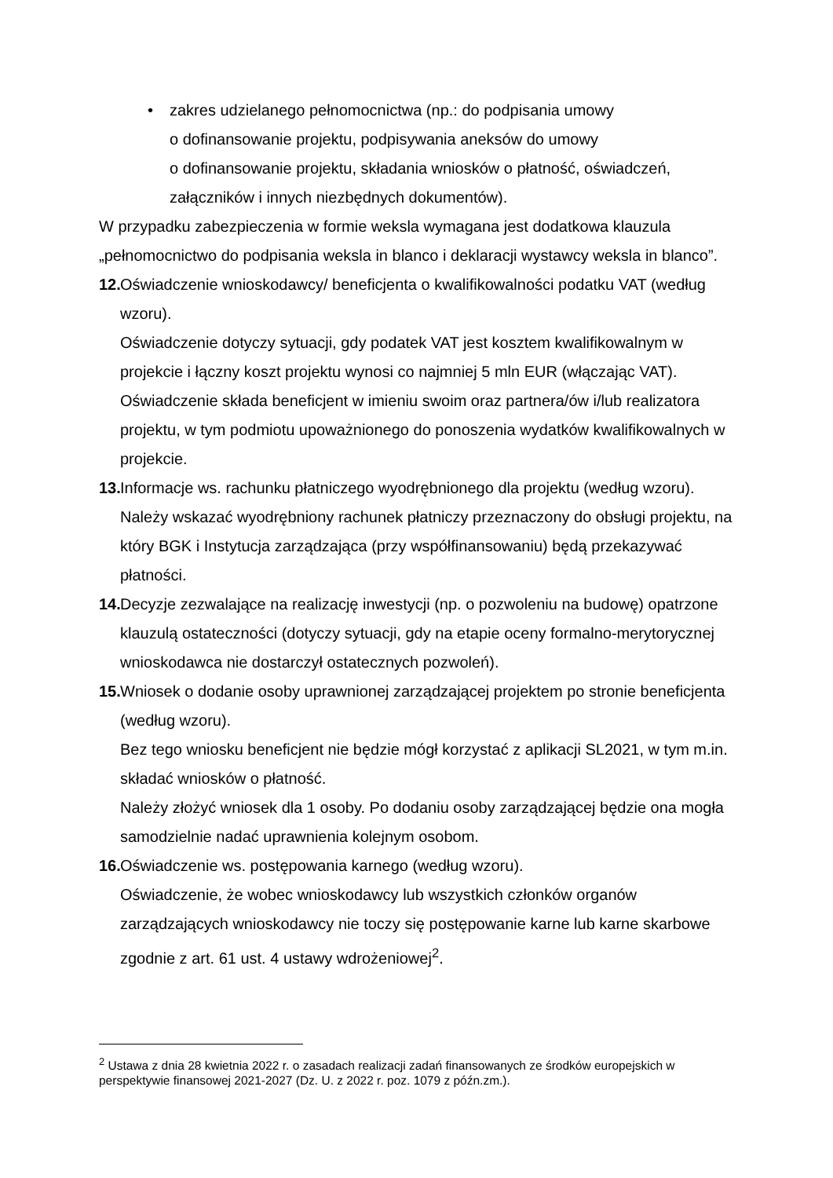• zakres udzielanego pełnomocnictwa (np.: do podpisania umowy
o dofinansowanie projektu, podpisywania aneksów do umowy
o dofinansowanie projektu, składania wniosków o płatność, oświadczeń,
załączników i innych niezbędnych dokumentów).
W przypadku zabezpieczenia w formie weksla wymagana jest dodatkowa klauzula „pełnomocnictwo do podpisania weksla in blanco i deklaracji wystawcy weksla in blanco”.
12.
Oświadczenie wnioskodawcy/ beneficjenta o kwalifikowalności podatku VAT (według wzoru).
Oświadczenie dotyczy sytuacji, gdy podatek VAT jest kosztem kwalifikowalnym w projekcie i łączny koszt projektu wynosi co najmniej 5 mln EUR (włączając VAT). Oświadczenie składa beneficjent w imieniu swoim oraz partnera/ów i/lub realizatora projektu, w tym podmiotu upoważnionego do ponoszenia wydatków kwalifikowalnych w projekcie.
13.
Informacje ws. rachunku płatniczego wyodrębnionego dla projektu (według wzoru). Należy wskazać wyodrębniony rachunek płatniczy przeznaczony do obsługi projektu, na który BGK i Instytucja zarządzająca (przy współfinansowaniu) będą przekazywać płatności.
14.
Decyzje zezwalające na realizację inwestycji (np. o pozwoleniu na budowę) opatrzone klauzulą ostateczności (dotyczy sytuacji, gdy na etapie oceny formalno-merytorycznej wnioskodawca nie dostarczył ostatecznych pozwoleń).
15.
Wniosek o dodanie osoby uprawnionej zarządzającej projektem po stronie beneficjenta (według wzoru).
Bez tego wniosku beneficjent nie będzie mógł korzystać z aplikacji SL2021, w tym m.in. składać wniosków o płatność.
Należy złożyć wniosek dla 1 osoby. Po dodaniu osoby zarządzającej będzie ona mogła samodzielnie nadać uprawnienia kolejnym osobom.
16.
Oświadczenie ws. postępowania karnego (według wzoru).
Oświadczenie, że wobec wnioskodawcy lub wszystkich członków organów zarządzających wnioskodawcy nie toczy się postępowanie karne lub karne skarbowe zgodnie z art. 61 ust. 4 ustawy wdrożeniowej<sup>2</sup>.
<sup>2</sup> Ustawa z dnia 28 kwietnia 2022 r. o zasadach realizacji zadań finansowanych ze środków europejskich w perspektywie finansowej 2021-2027 (Dz. U. z 2022 r. poz. 1079 z późn.zm.).